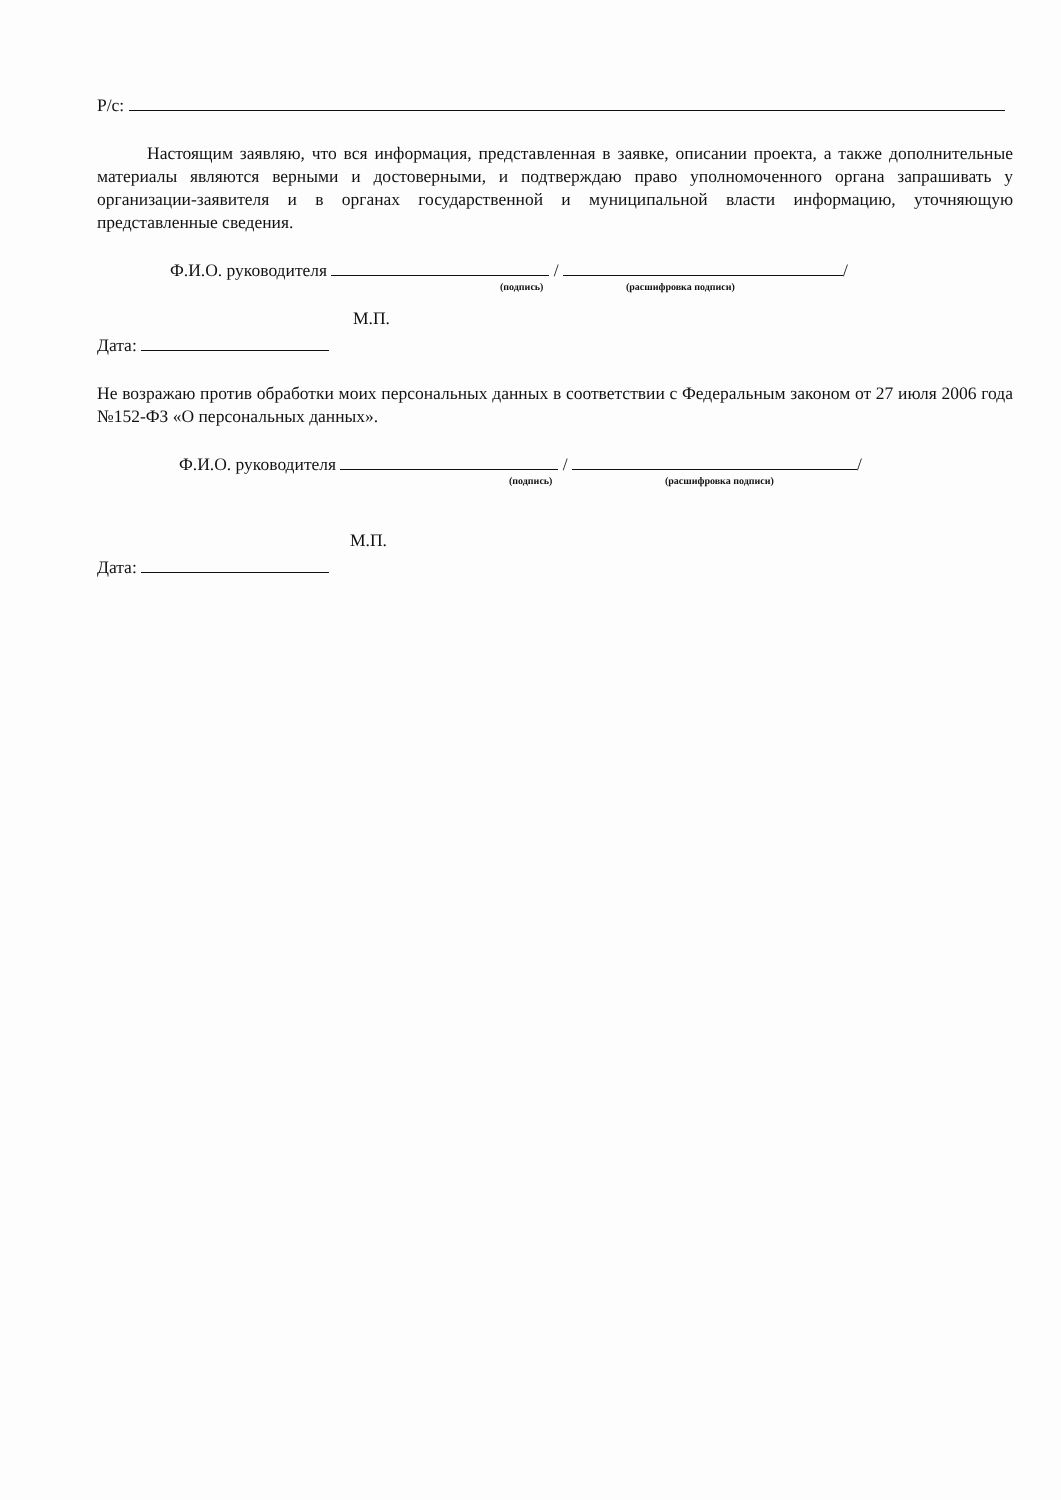Р/с:
Настоящим заявляю, что вся информация, представленная в заявке, описании проекта, а также дополнительные материалы являются верными и достоверными, и подтверждаю право уполномоченного органа запрашивать у организации-заявителя и в органах государственной и муниципальной власти информацию, уточняющую представленные сведения.
Ф.И.О. руководителя / /
(подпись) (расшифровка подписи)
М.П.
Дата:
Не возражаю против обработки моих персональных данных в соответствии с Федеральным законом от 27 июля 2006 года №152-ФЗ «О персональных данных».
Ф.И.О. руководителя / /
(подпись) (расшифровка подписи)
М.П.
Дата: